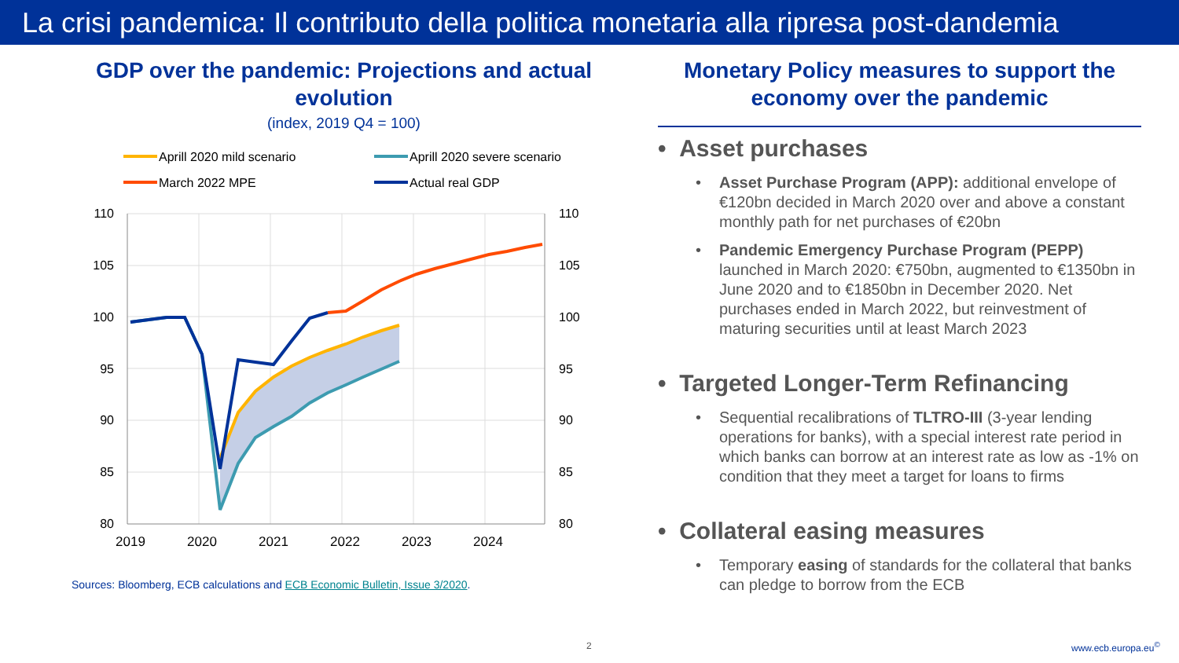La crisi pandemica: Il contributo della politica monetaria alla ripresa post-dandemia
GDP over the pandemic: Projections and actual evolution
(index, 2019 Q4 = 100)
Aprill 2020 mild scenario
Aprill 2020 severe scenario
March 2022 MPE
Actual real GDP
110
105
100
95
90
85
80
110
105
100
95
90
85
80
2019
2020
2021
2022
2023
2024
Sources: Bloomberg, ECB calculations and ECB Economic Bulletin, Issue 3/2020.
Monetary Policy measures to support the economy over the pandemic
• Asset purchases
Asset Purchase Program (APP): additional envelope of €120bn decided in March 2020 over and above a constant monthly path for net purchases of €20bn
Pandemic Emergency Purchase Program (PEPP) launched in March 2020: €750bn, augmented to €1350bn in June 2020 and to €1850bn in December 2020. Net purchases ended in March 2022, but reinvestment of maturing securities until at least March 2023
• Targeted Longer-Term Refinancing
Sequential recalibrations of TLTRO-III (3-year lending operations for banks), with a special interest rate period in which banks can borrow at an interest rate as low as -1% on condition that they meet a target for loans to firms
• Collateral easing measures
Temporary easing of standards for the collateral that banks can pledge to borrow from the ECB
2 www.ecb.europa.eu<sup>©</sup>